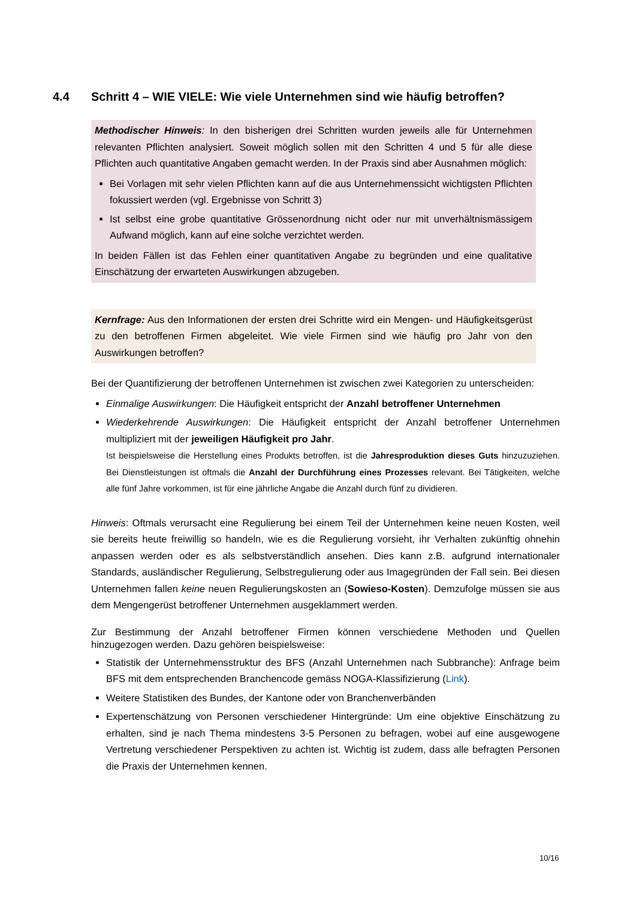4.4 Schritt 4 – WIE VIELE: Wie viele Unternehmen sind wie häufig betroffen?
Methodischer Hinweis: In den bisherigen drei Schritten wurden jeweils alle für Unternehmen relevanten Pflichten analysiert. Soweit möglich sollen mit den Schritten 4 und 5 für alle diese Pflichten auch quantitative Angaben gemacht werden. In der Praxis sind aber Ausnahmen möglich:
Bei Vorlagen mit sehr vielen Pflichten kann auf die aus Unternehmenssicht wichtigsten Pflichten fokussiert werden (vgl. Ergebnisse von Schritt 3)
Ist selbst eine grobe quantitative Grössenordnung nicht oder nur mit unverhältnismässigem Aufwand möglich, kann auf eine solche verzichtet werden.
In beiden Fällen ist das Fehlen einer quantitativen Angabe zu begründen und eine qualitative Einschätzung der erwarteten Auswirkungen abzugeben.
Kernfrage: Aus den Informationen der ersten drei Schritte wird ein Mengen- und Häufigkeitsgerüst zu den betroffenen Firmen abgeleitet. Wie viele Firmen sind wie häufig pro Jahr von den Auswirkungen betroffen?
Bei der Quantifizierung der betroffenen Unternehmen ist zwischen zwei Kategorien zu unterscheiden:
Einmalige Auswirkungen: Die Häufigkeit entspricht der Anzahl betroffener Unternehmen
Wiederkehrende Auswirkungen: Die Häufigkeit entspricht der Anzahl betroffener Unternehmen multipliziert mit der jeweiligen Häufigkeit pro Jahr.
Ist beispielsweise die Herstellung eines Produkts betroffen, ist die Jahresproduktion dieses Guts hinzuzuziehen. Bei Dienstleistungen ist oftmals die Anzahl der Durchführung eines Prozesses relevant. Bei Tätigkeiten, welche alle fünf Jahre vorkommen, ist für eine jährliche Angabe die Anzahl durch fünf zu dividieren.
Hinweis: Oftmals verursacht eine Regulierung bei einem Teil der Unternehmen keine neuen Kosten, weil sie bereits heute freiwillig so handeln, wie es die Regulierung vorsieht, ihr Verhalten zukünftig ohnehin anpassen werden oder es als selbstverständlich ansehen. Dies kann z.B. aufgrund internationaler Standards, ausländischer Regulierung, Selbstregulierung oder aus Imagegründen der Fall sein. Bei diesen Unternehmen fallen keine neuen Regulierungskosten an (Sowieso-Kosten). Demzufolge müssen sie aus dem Mengengerüst betroffener Unternehmen ausgeklammert werden.
Zur Bestimmung der Anzahl betroffener Firmen können verschiedene Methoden und Quellen hinzugezogen werden. Dazu gehören beispielsweise:
Statistik der Unternehmensstruktur des BFS (Anzahl Unternehmen nach Subbranche): Anfrage beim BFS mit dem entsprechenden Branchencode gemäss NOGA-Klassifizierung (Link).
Weitere Statistiken des Bundes, der Kantone oder von Branchenverbänden
Expertenschätzung von Personen verschiedener Hintergründe: Um eine objektive Einschätzung zu erhalten, sind je nach Thema mindestens 3-5 Personen zu befragen, wobei auf eine ausgewogene Vertretung verschiedener Perspektiven zu achten ist. Wichtig ist zudem, dass alle befragten Personen die Praxis der Unternehmen kennen.
10/16